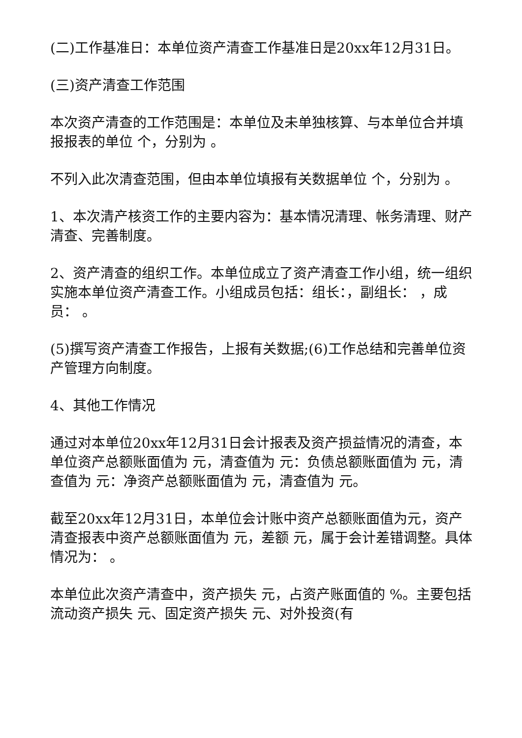(二)工作基准日：本单位资产清查工作基准日是20xx年12月31日。
(三)资产清查工作范围
本次资产清查的工作范围是：本单位及未单独核算、与本单位合并填报报表的单位 个，分别为 。
不列入此次清查范围，但由本单位填报有关数据单位 个，分别为 。
1、本次清产核资工作的主要内容为：基本情况清理、帐务清理、财产清查、完善制度。
2、资产清查的组织工作。本单位成立了资产清查工作小组，统一组织实施本单位资产清查工作。小组成员包括：组长：，副组长： ，成员： 。
(5)撰写资产清查工作报告，上报有关数据;(6)工作总结和完善单位资产管理方向制度。
4、其他工作情况
通过对本单位20xx年12月31日会计报表及资产损益情况的清查，本单位资产总额账面值为 元，清查值为 元：负债总额账面值为 元，清查值为 元：净资产总额账面值为 元，清查值为 元。
截至20xx年12月31日，本单位会计账中资产总额账面值为元，资产清查报表中资产总额账面值为 元，差额 元，属于会计差错调整。具体情况为： 。
本单位此次资产清查中，资产损失 元，占资产账面值的 %。主要包括流动资产损失 元、固定资产损失 元、对外投资(有